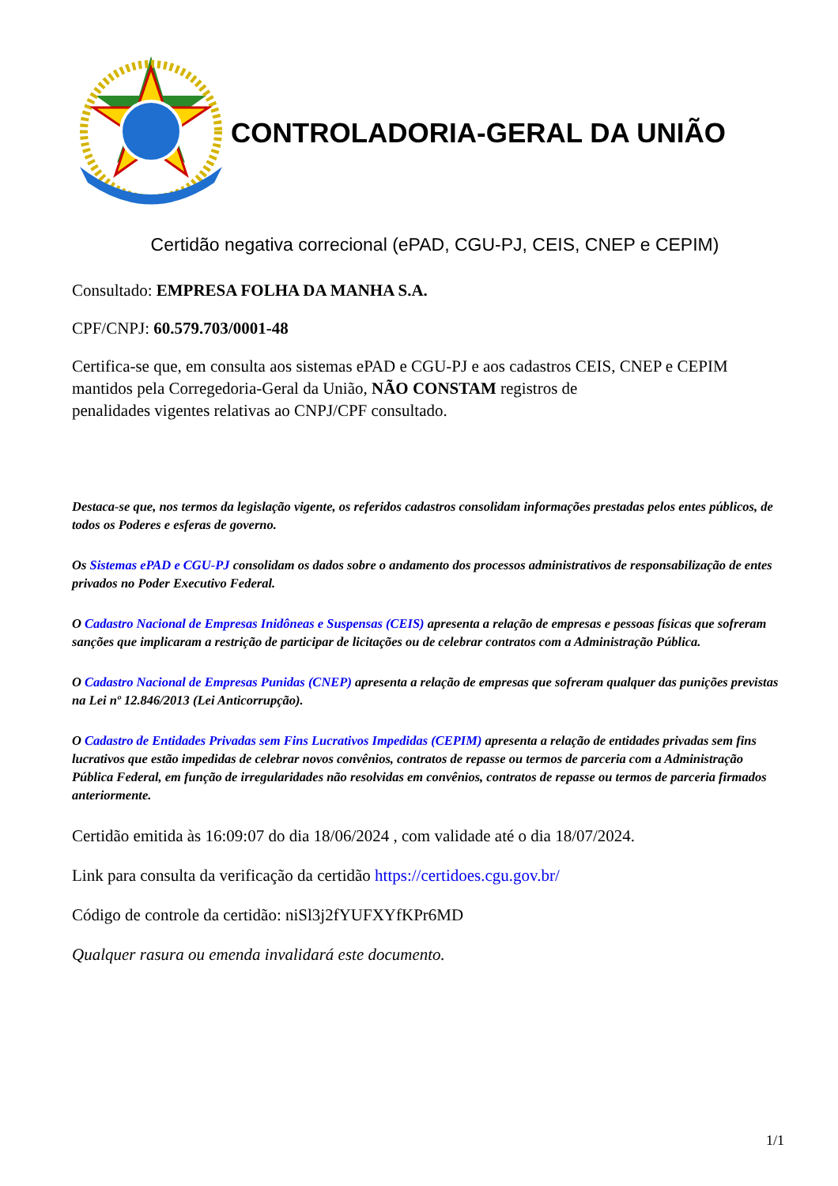CONTROLADORIA-GERAL DA UNIÃO
Certidão negativa correcional (ePAD, CGU-PJ, CEIS, CNEP e CEPIM)
Consultado: EMPRESA FOLHA DA MANHA S.A.
CPF/CNPJ: 60.579.703/0001-48
Certifica-se que, em consulta aos sistemas ePAD e CGU-PJ e aos cadastros CEIS, CNEP e CEPIM mantidos pela Corregedoria-Geral da União, NÃO CONSTAM registros de
penalidades vigentes relativas ao CNPJ/CPF consultado.
Destaca-se que, nos termos da legislação vigente, os referidos cadastros consolidam informações prestadas pelos entes públicos, de todos os Poderes e esferas de governo.
Os Sistemas ePAD e CGU-PJ consolidam os dados sobre o andamento dos processos administrativos de responsabilização de entes privados no Poder Executivo Federal.
O Cadastro Nacional de Empresas Inidôneas e Suspensas (CEIS) apresenta a relação de empresas e pessoas físicas que sofreram sanções que implicaram a restrição de participar de licitações ou de celebrar contratos com a Administração Pública.
O Cadastro Nacional de Empresas Punidas (CNEP) apresenta a relação de empresas que sofreram qualquer das punições previstas na Lei nº 12.846/2013 (Lei Anticorrupção).
O Cadastro de Entidades Privadas sem Fins Lucrativos Impedidas (CEPIM) apresenta a relação de entidades privadas sem fins lucrativos que estão impedidas de celebrar novos convênios, contratos de repasse ou termos de parceria com a Administração Pública Federal, em função de irregularidades não resolvidas em convênios, contratos de repasse ou termos de parceria firmados anteriormente.
Certidão emitida às 16:09:07 do dia 18/06/2024 , com validade até o dia 18/07/2024.
Link para consulta da verificação da certidão https://certidoes.cgu.gov.br/
Código de controle da certidão: niSl3j2fYUFXYfKPr6MD
Qualquer rasura ou emenda invalidará este documento.
1/1